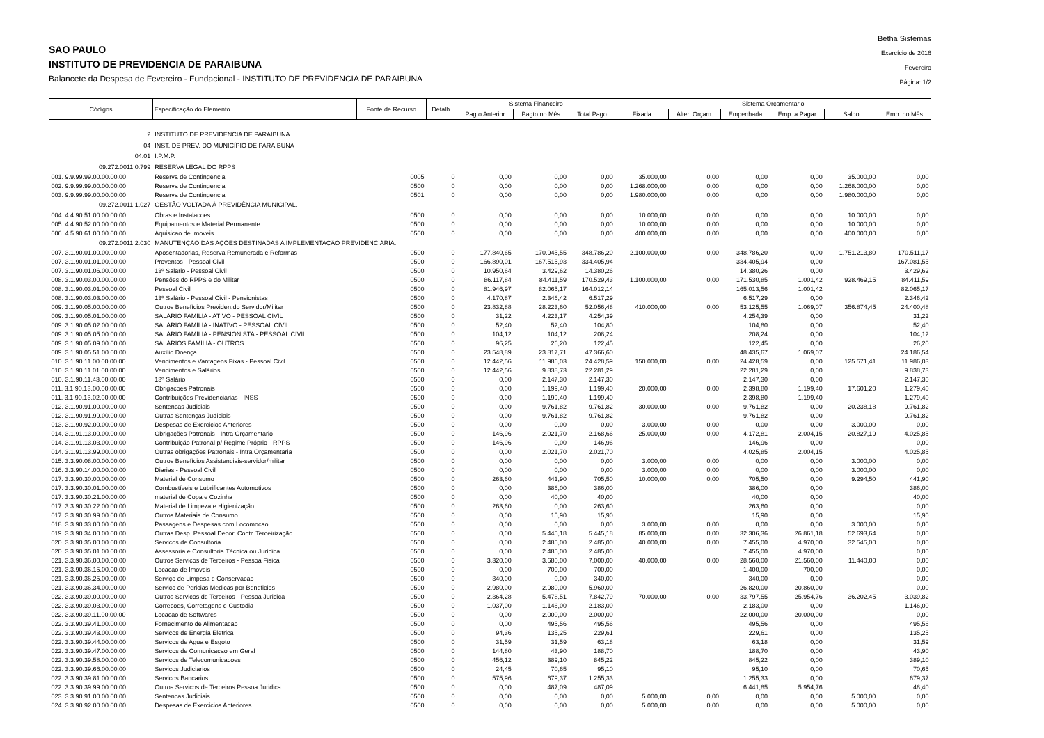SAO PAULO
INSTITUTO DE PREVIDENCIA DE PARAIBUNA
Balancete da Despesa de Fevereiro - Fundacional - INSTITUTO DE PREVIDENCIA DE PARAIBUNA
Betha Sistemas
Exercício de 2016
Fevereiro
Página: 1/2
| Códigos | Especificação do Elemento | Fonte de Recurso | Detalh. | Sistema Financeiro | | | Sistema Orçamentário | | | | | |
| --- | --- | --- | --- | --- | --- | --- | --- | --- | --- | --- | --- | --- |
| | | | | Pagto Anterior | Pagto no Mês | Total Pago | Fixada | Alter. Orçam. | Empenhada | Emp. a Pagar | Saldo | Emp. no Mês |
| 2 | INSTITUTO DE PREVIDENCIA DE PARAIBUNA | | | | | | | | | | | |
| 04 | INST. DE PREV. DO MUNICÍPIO DE PARAIBUNA | | | | | | | | | | | |
| 04.01 | I.P.M.P. | | | | | | | | | | | |
| 09.272.0011.0.799 | RESERVA LEGAL DO RPPS | | | | | | | | | | | |
| 001. 9.9.99.99.00.00.00.00 | Reserva de Contingencia | 0005 | 0 | 0,00 | 0,00 | 0,00 | 35.000,00 | 0,00 | 0,00 | 0,00 | 35.000,00 | 0,00 |
| 002. 9.9.99.99.00.00.00.00 | Reserva de Contingencia | 0500 | 0 | 0,00 | 0,00 | 0,00 | 1.268.000,00 | 0,00 | 0,00 | 0,00 | 1.268.000,00 | 0,00 |
| 003. 9.9.99.99.00.00.00.00 | Reserva de Contingencia | 0501 | 0 | 0,00 | 0,00 | 0,00 | 1.980.000,00 | 0,00 | 0,00 | 0,00 | 1.980.000,00 | 0,00 |
| 09.272.0011.1.027 | GESTÃO VOLTADA À PREVIDÊNCIA MUNICIPAL. | | | | | | | | | | | |
| 004. 4.4.90.51.00.00.00.00 | Obras e Instalacoes | 0500 | 0 | 0,00 | 0,00 | 0,00 | 10.000,00 | 0,00 | 0,00 | 0,00 | 10.000,00 | 0,00 |
| 005. 4.4.90.52.00.00.00.00 | Equipamentos e Material Permanente | 0500 | 0 | 0,00 | 0,00 | 0,00 | 10.000,00 | 0,00 | 0,00 | 0,00 | 10.000,00 | 0,00 |
| 006. 4.5.90.61.00.00.00.00 | Aquisicao de Imoveis | 0500 | 0 | 0,00 | 0,00 | 0,00 | 400.000,00 | 0,00 | 0,00 | 0,00 | 400.000,00 | 0,00 |
| 09.272.0011.2.030 | MANUTENÇÃO DAS AÇÕES DESTINADAS A IMPLEMENTAÇÃO PREVIDENCIÁRIA. | | | | | | | | | | | |
| 007. 3.1.90.01.00.00.00.00 | Aposentadorias, Reserva Remunerada e Reformas | 0500 | 0 | 177.840,65 | 170.945,55 | 348.786,20 | 2.100.000,00 | 0,00 | 348.786,20 | 0,00 | 1.751.213,80 | 170.511,17 |
| 007. 3.1.90.01.01.00.00.00 | Proventos - Pessoal Civil | 0500 | 0 | 166.890,01 | 167.515,93 | 334.405,94 | | | 334.405,94 | 0,00 | | 167.081,55 |
| 007. 3.1.90.01.06.00.00.00 | 13º Salario - Pessoal Civil | 0500 | 0 | 10.950,64 | 3.429,62 | 14.380,26 | | | 14.380,26 | 0,00 | | 3.429,62 |
| 008. 3.1.90.03.00.00.00.00 | Pensões do RPPS e do Militar | 0500 | 0 | 86.117,84 | 84.411,59 | 170.529,43 | 1.100.000,00 | 0,00 | 171.530,85 | 1.001,42 | 928.469,15 | 84.411,59 |
| 008. 3.1.90.03.01.00.00.00 | Pessoal Civil | 0500 | 0 | 81.946,97 | 82.065,17 | 164.012,14 | | | 165.013,56 | 1.001,42 | | 82.065,17 |
| 008. 3.1.90.03.03.00.00.00 | 13º Salário - Pessoal Civil - Pensionistas | 0500 | 0 | 4.170,87 | 2.346,42 | 6.517,29 | | | 6.517,29 | 0,00 | | 2.346,42 |
| 009. 3.1.90.05.00.00.00.00 | Outros Benefícios Previden.do Servidor/Militar | 0500 | 0 | 23.832,88 | 28.223,60 | 52.056,48 | 410.000,00 | 0,00 | 53.125,55 | 1.069,07 | 356.874,45 | 24.400,48 |
| 009. 3.1.90.05.01.00.00.00 | SALÁRIO FAMÍLIA - ATIVO - PESSOAL CIVIL | 0500 | 0 | 31,22 | 4.223,17 | 4.254,39 | | | 4.254,39 | 0,00 | | 31,22 |
| 009. 3.1.90.05.02.00.00.00 | SALÁRIO FAMÍLIA - INATIVO - PESSOAL CIVIL | 0500 | 0 | 52,40 | 52,40 | 104,80 | | | 104,80 | 0,00 | | 52,40 |
| 009. 3.1.90.05.05.00.00.00 | SALÁRIO FAMÍLIA - PENSIONISTA - PESSOAL CIVIL | 0500 | 0 | 104,12 | 104,12 | 208,24 | | | 208,24 | 0,00 | | 104,12 |
| 009. 3.1.90.05.09.00.00.00 | SALÁRIOS FAMÍLIA - OUTROS | 0500 | 0 | 96,25 | 26,20 | 122,45 | | | 122,45 | 0,00 | | 26,20 |
| 009. 3.1.90.05.51.00.00.00 | Auxílio Doença | 0500 | 0 | 23.548,89 | 23.817,71 | 47.366,60 | | | 48.435,67 | 1.069,07 | | 24.186,54 |
| 010. 3.1.90.11.00.00.00.00 | Vencimentos e Vantagens Fixas - Pessoal Civil | 0500 | 0 | 12.442,56 | 11.986,03 | 24.428,59 | 150.000,00 | 0,00 | 24.428,59 | 0,00 | 125.571,41 | 11.986,03 |
| 010. 3.1.90.11.01.00.00.00 | Vencimentos e Salários | 0500 | 0 | 12.442,56 | 9.838,73 | 22.281,29 | | | 22.281,29 | 0,00 | | 9.838,73 |
| 010. 3.1.90.11.43.00.00.00 | 13º Salário | 0500 | 0 | 0,00 | 2.147,30 | 2.147,30 | | | 2.147,30 | 0,00 | | 2.147,30 |
| 011. 3.1.90.13.00.00.00.00 | Obrigacoes Patronais | 0500 | 0 | 0,00 | 1.199,40 | 1.199,40 | 20.000,00 | 0,00 | 2.398,80 | 1.199,40 | 17.601,20 | 1.279,40 |
| 011. 3.1.90.13.02.00.00.00 | Contribuições Previdenciárias - INSS | 0500 | 0 | 0,00 | 1.199,40 | 1.199,40 | | | 2.398,80 | 1.199,40 | | 1.279,40 |
| 012. 3.1.90.91.00.00.00.00 | Sentencas Judiciais | 0500 | 0 | 0,00 | 9.761,82 | 9.761,82 | 30.000,00 | 0,00 | 9.761,82 | 0,00 | 20.238,18 | 9.761,82 |
| 012. 3.1.90.91.99.00.00.00 | Outras Sentenças Judiciais | 0500 | 0 | 0,00 | 9.761,82 | 9.761,82 | | | 9.761,82 | 0,00 | | 9.761,82 |
| 013. 3.1.90.92.00.00.00.00 | Despesas de Exercicios Anteriores | 0500 | 0 | 0,00 | 0,00 | 0,00 | 3.000,00 | 0,00 | 0,00 | 0,00 | 3.000,00 | 0,00 |
| 014. 3.1.91.13.00.00.00.00 | Obrigações Patronais - Intra Orçamentario | 0500 | 0 | 146,96 | 2.021,70 | 2.168,66 | 25.000,00 | 0,00 | 4.172,81 | 2.004,15 | 20.827,19 | 4.025,85 |
| 014. 3.1.91.13.03.00.00.00 | Contribuição Patronal p/ Regime Próprio - RPPS | 0500 | 0 | 146,96 | 0,00 | 146,96 | | | 146,96 | 0,00 | | 0,00 |
| 014. 3.1.91.13.99.00.00.00 | Outras obrigações Patronais - Intra Orçamentaria | 0500 | 0 | 0,00 | 2.021,70 | 2.021,70 | | | 4.025,85 | 2.004,15 | | 4.025,85 |
| 015. 3.3.90.08.00.00.00.00 | Outros Benefícios Assistenciais-servidor/militar | 0500 | 0 | 0,00 | 0,00 | 0,00 | 3.000,00 | 0,00 | 0,00 | 0,00 | 3.000,00 | 0,00 |
| 016. 3.3.90.14.00.00.00.00 | Diarias - Pessoal Civil | 0500 | 0 | 0,00 | 0,00 | 0,00 | 3.000,00 | 0,00 | 0,00 | 0,00 | 3.000,00 | 0,00 |
| 017. 3.3.90.30.00.00.00.00 | Material de Consumo | 0500 | 0 | 263,60 | 441,90 | 705,50 | 10.000,00 | 0,00 | 705,50 | 0,00 | 9.294,50 | 441,90 |
| 017. 3.3.90.30.01.00.00.00 | Combustíveis e Lubrificantes Automotivos | 0500 | 0 | 0,00 | 386,00 | 386,00 | | | 386,00 | 0,00 | | 386,00 |
| 017. 3.3.90.30.21.00.00.00 | material de Copa e Cozinha | 0500 | 0 | 0,00 | 40,00 | 40,00 | | | 40,00 | 0,00 | | 40,00 |
| 017. 3.3.90.30.22.00.00.00 | Material de Limpeza e Higienização | 0500 | 0 | 263,60 | 0,00 | 263,60 | | | 263,60 | 0,00 | | 0,00 |
| 017. 3.3.90.30.99.00.00.00 | Outros Materiais de Consumo | 0500 | 0 | 0,00 | 15,90 | 15,90 | | | 15,90 | 0,00 | | 15,90 |
| 018. 3.3.90.33.00.00.00.00 | Passagens e Despesas com Locomocao | 0500 | 0 | 0,00 | 0,00 | 0,00 | 3.000,00 | 0,00 | 0,00 | 0,00 | 3.000,00 | 0,00 |
| 019. 3.3.90.34.00.00.00.00 | Outras Desp. Pessoal Decor. Contr. Terceirização | 0500 | 0 | 0,00 | 5.445,18 | 5.445,18 | 85.000,00 | 0,00 | 32.306,36 | 26.861,18 | 52.693,64 | 0,00 |
| 020. 3.3.90.35.00.00.00.00 | Servicos de Consultoria | 0500 | 0 | 0,00 | 2.485,00 | 2.485,00 | 40.000,00 | 0,00 | 7.455,00 | 4.970,00 | 32.545,00 | 0,00 |
| 020. 3.3.90.35.01.00.00.00 | Assessoria e Consultoria Técnica ou Jurídica | 0500 | 0 | 0,00 | 2.485,00 | 2.485,00 | | | 7.455,00 | 4.970,00 | | 0,00 |
| 021. 3.3.90.36.00.00.00.00 | Outros Servicos de Terceiros - Pessoa Fisica | 0500 | 0 | 3.320,00 | 3.680,00 | 7.000,00 | 40.000,00 | 0,00 | 28.560,00 | 21.560,00 | 11.440,00 | 0,00 |
| 021. 3.3.90.36.15.00.00.00 | Locacao de Imoveis | 0500 | 0 | 0,00 | 700,00 | 700,00 | | | 1.400,00 | 700,00 | | 0,00 |
| 021. 3.3.90.36.25.00.00.00 | Serviço de Limpesa e Conservacao | 0500 | 0 | 340,00 | 0,00 | 340,00 | | | 340,00 | 0,00 | | 0,00 |
| 021. 3.3.90.36.34.00.00.00 | Servico de Pericias Medicas por Beneficios | 0500 | 0 | 2.980,00 | 2.980,00 | 5.960,00 | | | 26.820,00 | 20.860,00 | | 0,00 |
| 022. 3.3.90.39.00.00.00.00 | Outros Servicos de Terceiros - Pessoa Juridica | 0500 | 0 | 2.364,28 | 5.478,51 | 7.842,79 | 70.000,00 | 0,00 | 33.797,55 | 25.954,76 | 36.202,45 | 3.039,82 |
| 022. 3.3.90.39.03.00.00.00 | Correcoes, Corretagens e Custodia | 0500 | 0 | 1.037,00 | 1.146,00 | 2.183,00 | | | 2.183,00 | 0,00 | | 1.146,00 |
| 022. 3.3.90.39.11.00.00.00 | Locacao de Softwares | 0500 | 0 | 0,00 | 2.000,00 | 2.000,00 | | | 22.000,00 | 20.000,00 | | 0,00 |
| 022. 3.3.90.39.41.00.00.00 | Fornecimento de Alimentacao | 0500 | 0 | 0,00 | 495,56 | 495,56 | | | 495,56 | 0,00 | | 495,56 |
| 022. 3.3.90.39.43.00.00.00 | Servicos de Energia Eletrica | 0500 | 0 | 94,36 | 135,25 | 229,61 | | | 229,61 | 0,00 | | 135,25 |
| 022. 3.3.90.39.44.00.00.00 | Servicos de Agua e Esgoto | 0500 | 0 | 31,59 | 31,59 | 63,18 | | | 63,18 | 0,00 | | 31,59 |
| 022. 3.3.90.39.47.00.00.00 | Servicos de Comunicacao em Geral | 0500 | 0 | 144,80 | 43,90 | 188,70 | | | 188,70 | 0,00 | | 43,90 |
| 022. 3.3.90.39.58.00.00.00 | Servicos de Telecomunicacoes | 0500 | 0 | 456,12 | 389,10 | 845,22 | | | 845,22 | 0,00 | | 389,10 |
| 022. 3.3.90.39.66.00.00.00 | Servicos Judiciarios | 0500 | 0 | 24,45 | 70,65 | 95,10 | | | 95,10 | 0,00 | | 70,65 |
| 022. 3.3.90.39.81.00.00.00 | Servicos Bancarios | 0500 | 0 | 575,96 | 679,37 | 1.255,33 | | | 1.255,33 | 0,00 | | 679,37 |
| 022. 3.3.90.39.99.00.00.00 | Outros Servicos de Terceiros Pessoa Juridica | 0500 | 0 | 0,00 | 487,09 | 487,09 | | | 6.441,85 | 5.954,76 | | 48,40 |
| 023. 3.3.90.91.00.00.00.00 | Sentencas Judiciais | 0500 | 0 | 0,00 | 0,00 | 0,00 | 5.000,00 | 0,00 | 0,00 | 0,00 | 5.000,00 | 0,00 |
| 024. 3.3.90.92.00.00.00.00 | Despesas de Exercicios Anteriores | 0500 | 0 | 0,00 | 0,00 | 0,00 | 5.000,00 | 0,00 | 0,00 | 0,00 | 5.000,00 | 0,00 |